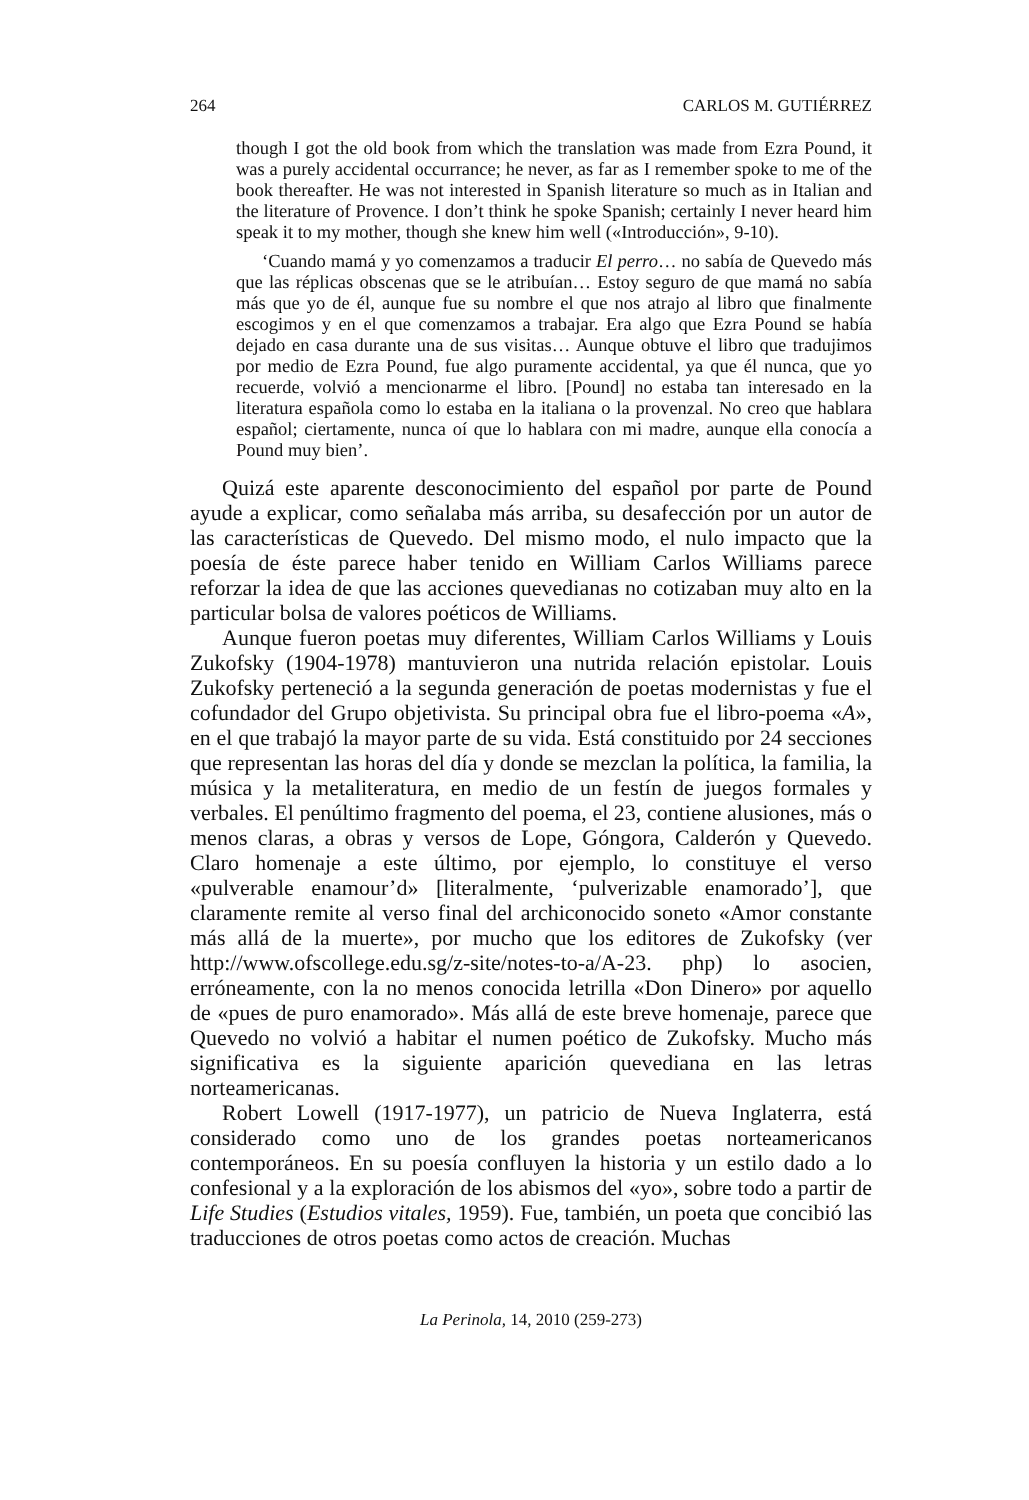264 CARLOS M. GUTIÉRREZ
though I got the old book from which the translation was made from Ezra Pound, it was a purely accidental occurrance; he never, as far as I remember spoke to me of the book thereafter. He was not interested in Spanish literature so much as in Italian and the literature of Provence. I don’t think he spoke Spanish; certainly I never heard him speak it to my mother, though she knew him well («Introducción», 9-10).
‘Cuando mamá y yo comenzamos a traducir El perro… no sabía de Quevedo más que las réplicas obscenas que se le atribuían… Estoy seguro de que mamá no sabía más que yo de él, aunque fue su nombre el que nos atrajo al libro que finalmente escogimos y en el que comenzamos a trabajar. Era algo que Ezra Pound se había dejado en casa durante una de sus visitas… Aunque obtuve el libro que tradujimos por medio de Ezra Pound, fue algo puramente accidental, ya que él nunca, que yo recuerde, volvió a mencionarme el libro. [Pound] no estaba tan interesado en la literatura española como lo estaba en la italiana o la provenzal. No creo que hablara español; ciertamente, nunca oí que lo hablara con mi madre, aunque ella conocía a Pound muy bien’.
Quizá este aparente desconocimiento del español por parte de Pound ayude a explicar, como señalaba más arriba, su desafección por un autor de las características de Quevedo. Del mismo modo, el nulo impacto que la poesía de éste parece haber tenido en William Carlos Williams parece reforzar la idea de que las acciones quevedianas no cotizaban muy alto en la particular bolsa de valores poéticos de Williams.
Aunque fueron poetas muy diferentes, William Carlos Williams y Louis Zukofsky (1904-1978) mantuvieron una nutrida relación epistolar. Louis Zukofsky perteneció a la segunda generación de poetas modernistas y fue el cofundador del Grupo objetivista. Su principal obra fue el libro-poema «A», en el que trabajó la mayor parte de su vida. Está constituido por 24 secciones que representan las horas del día y donde se mezclan la política, la familia, la música y la metaliteratura, en medio de un festín de juegos formales y verbales. El penúltimo fragmento del poema, el 23, contiene alusiones, más o menos claras, a obras y versos de Lope, Góngora, Calderón y Quevedo. Claro homenaje a este último, por ejemplo, lo constituye el verso «pulverable enamour’d» [literalmente, ‘pulverizable enamorado’], que claramente remite al verso final del archiconocido soneto «Amor constante más allá de la muerte», por mucho que los editores de Zukofsky (ver http://www.ofscollege.edu.sg/z-site/notes-to-a/A-23. php) lo asocien, erróneamente, con la no menos conocida letrilla «Don Dinero» por aquello de «pues de puro enamorado». Más allá de este breve homenaje, parece que Quevedo no volvió a habitar el numen poético de Zukofsky. Mucho más significativa es la siguiente aparición quevediana en las letras norteamericanas.
Robert Lowell (1917-1977), un patricio de Nueva Inglaterra, está considerado como uno de los grandes poetas norteamericanos contemporáneos. En su poesía confluyen la historia y un estilo dado a lo confesional y a la exploración de los abismos del «yo», sobre todo a partir de Life Studies (Estudios vitales, 1959). Fue, también, un poeta que concibió las traducciones de otros poetas como actos de creación. Muchas
La Perinola, 14, 2010 (259-273)